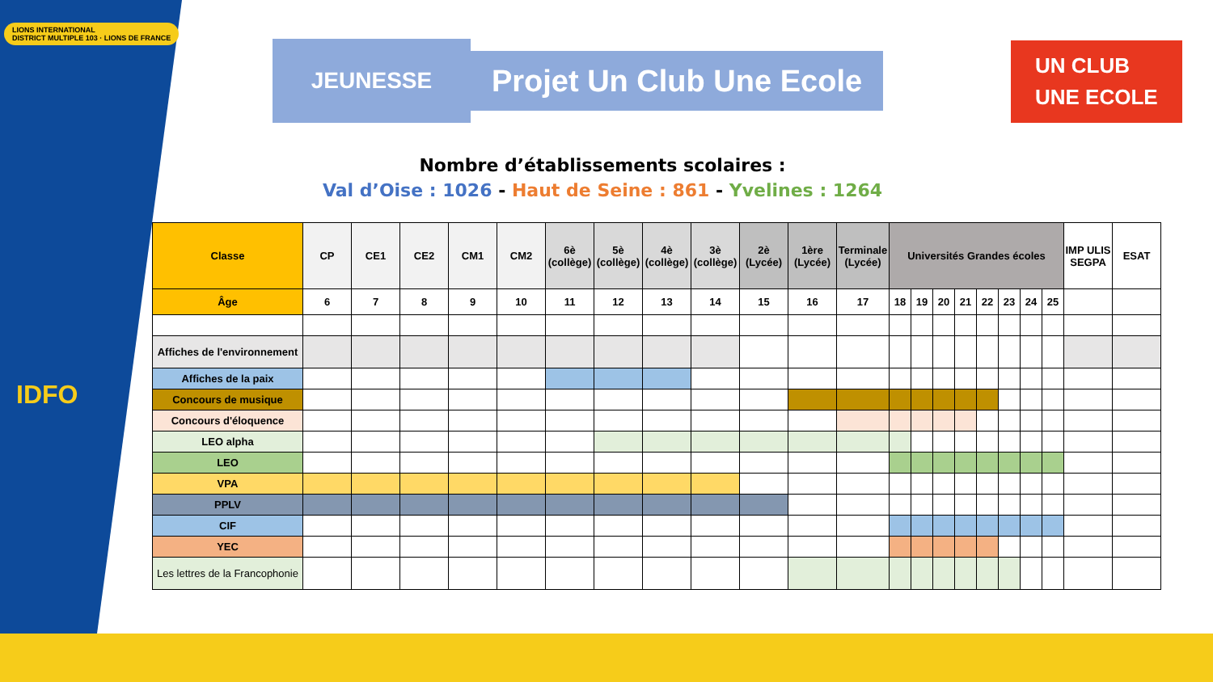LIONS INTERNATIONAL
DISTRICT MULTIPLE 103 · LIONS DE FRANCE
IDFO
JEUNESSE
Projet Un Club Une Ecole
UN CLUB
UNE ECOLE
Nombre d’établissements scolaires :
Val d’Oise : 1026 - Haut de Seine : 861 - Yvelines : 1264
| Classe | CP | CE1 | CE2 | CM1 | CM2 | 6è (collège) | 5è (collège) | 4è (collège) | 3è (collège) | 2è (Lycée) | 1ère (Lycée) | Terminale (Lycée) | Universités Grandes écoles | | | | | | | | IMP ULIS SEGPA | ESAT |
| --- | --- | --- | --- | --- | --- | --- | --- | --- | --- | --- | --- | --- | --- | --- | --- | --- | --- | --- | --- | --- | --- | --- |
| Âge | 6 | 7 | 8 | 9 | 10 | 11 | 12 | 13 | 14 | 15 | 16 | 17 | 18 | 19 | 20 | 21 | 22 | 23 | 24 | 25 | | |
| Affiches de l'environnement | | | | | | | | | | | | | | | | | | | | | | |
| Affiches de la paix | | | | | | | | | | | | | | | | | | | | | | |
| Concours de musique | | | | | | | | | | | | | | | | | | | | | | |
| Concours d'éloquence | | | | | | | | | | | | | | | | | | | | | | |
| LEO alpha | | | | | | | | | | | | | | | | | | | | | | |
| LEO | | | | | | | | | | | | | | | | | | | | | | |
| VPA | | | | | | | | | | | | | | | | | | | | | | |
| PPLV | | | | | | | | | | | | | | | | | | | | | | |
| CIF | | | | | | | | | | | | | | | | | | | | | | |
| YEC | | | | | | | | | | | | | | | | | | | | | | |
| Les lettres de la Francophonie | | | | | | | | | | | | | | | | | | | | | | |